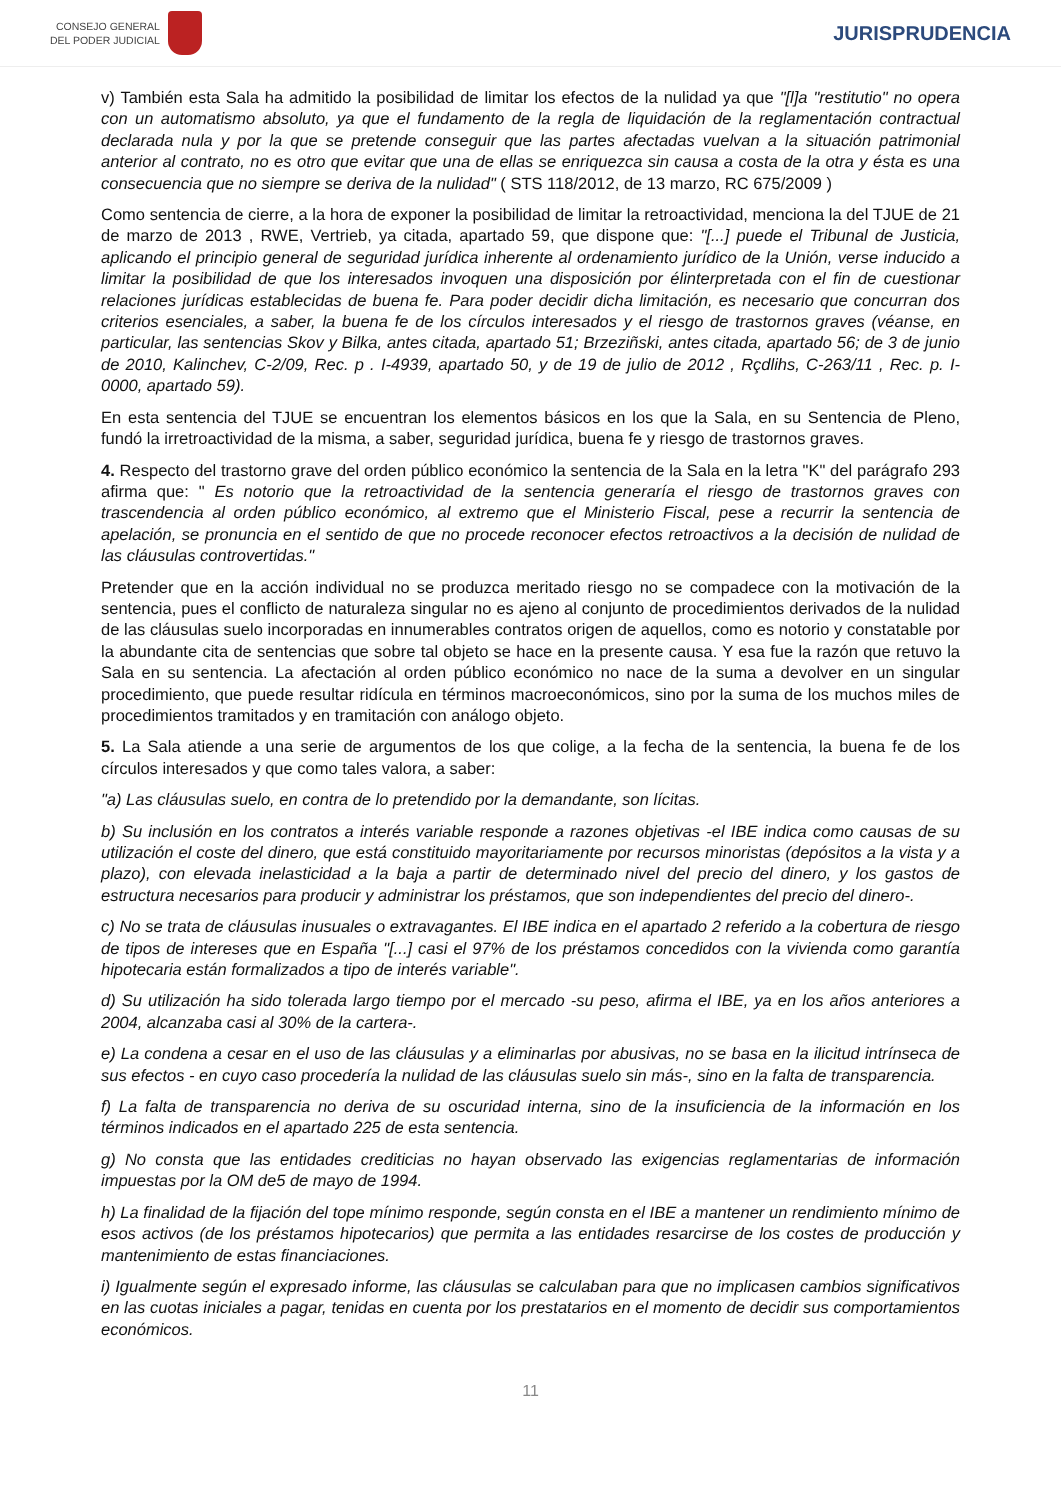CONSEJO GENERAL
DEL PODER JUDICIAL
JURISPRUDENCIA
v) También esta Sala ha admitido la posibilidad de limitar los efectos de la nulidad ya que "[l]a "restitutio" no opera con un automatismo absoluto, ya que el fundamento de la regla de liquidación de la reglamentación contractual declarada nula y por la que se pretende conseguir que las partes afectadas vuelvan a la situación patrimonial anterior al contrato, no es otro que evitar que una de ellas se enriquezca sin causa a costa de la otra y ésta es una consecuencia que no siempre se deriva de la nulidad" ( STS 118/2012, de 13 marzo, RC 675/2009 )
Como sentencia de cierre, a la hora de exponer la posibilidad de limitar la retroactividad, menciona la del TJUE de 21 de marzo de 2013 , RWE, Vertrieb, ya citada, apartado 59, que dispone que: "[...] puede el Tribunal de Justicia, aplicando el principio general de seguridad jurídica inherente al ordenamiento jurídico de la Unión, verse inducido a limitar la posibilidad de que los interesados invoquen una disposición por élinterpretada con el fin de cuestionar relaciones jurídicas establecidas de buena fe. Para poder decidir dicha limitación, es necesario que concurran dos criterios esenciales, a saber, la buena fe de los círculos interesados y el riesgo de trastornos graves (véanse, en particular, las sentencias Skov y Bilka, antes citada, apartado 51; Brzeziñski, antes citada, apartado 56; de 3 de junio de 2010, Kalinchev, C-2/09, Rec. p . I-4939, apartado 50, y de 19 de julio de 2012 , Rçdlihs, C-263/11 , Rec. p. I-0000, apartado 59).
En esta sentencia del TJUE se encuentran los elementos básicos en los que la Sala, en su Sentencia de Pleno, fundó la irretroactividad de la misma, a saber, seguridad jurídica, buena fe y riesgo de trastornos graves.
4. Respecto del trastorno grave del orden público económico la sentencia de la Sala en la letra "K" del parágrafo 293 afirma que: " Es notorio que la retroactividad de la sentencia generaría el riesgo de trastornos graves con trascendencia al orden público económico, al extremo que el Ministerio Fiscal, pese a recurrir la sentencia de apelación, se pronuncia en el sentido de que no procede reconocer efectos retroactivos a la decisión de nulidad de las cláusulas controvertidas."
Pretender que en la acción individual no se produzca meritado riesgo no se compadece con la motivación de la sentencia, pues el conflicto de naturaleza singular no es ajeno al conjunto de procedimientos derivados de la nulidad de las cláusulas suelo incorporadas en innumerables contratos origen de aquellos, como es notorio y constatable por la abundante cita de sentencias que sobre tal objeto se hace en la presente causa. Y esa fue la razón que retuvo la Sala en su sentencia. La afectación al orden público económico no nace de la suma a devolver en un singular procedimiento, que puede resultar ridícula en términos macroeconómicos, sino por la suma de los muchos miles de procedimientos tramitados y en tramitación con análogo objeto.
5. La Sala atiende a una serie de argumentos de los que colige, a la fecha de la sentencia, la buena fe de los círculos interesados y que como tales valora, a saber:
"a) Las cláusulas suelo, en contra de lo pretendido por la demandante, son lícitas.
b) Su inclusión en los contratos a interés variable responde a razones objetivas -el IBE indica como causas de su utilización el coste del dinero, que está constituido mayoritariamente por recursos minoristas (depósitos a la vista y a plazo), con elevada inelasticidad a la baja a partir de determinado nivel del precio del dinero, y los gastos de estructura necesarios para producir y administrar los préstamos, que son independientes del precio del dinero-.
c) No se trata de cláusulas inusuales o extravagantes. El IBE indica en el apartado 2 referido a la cobertura de riesgo de tipos de intereses que en España "[...] casi el 97% de los préstamos concedidos con la vivienda como garantía hipotecaria están formalizados a tipo de interés variable".
d) Su utilización ha sido tolerada largo tiempo por el mercado -su peso, afirma el IBE, ya en los años anteriores a 2004, alcanzaba casi al 30% de la cartera-.
e) La condena a cesar en el uso de las cláusulas y a eliminarlas por abusivas, no se basa en la ilicitud intrínseca de sus efectos - en cuyo caso procedería la nulidad de las cláusulas suelo sin más-, sino en la falta de transparencia.
f) La falta de transparencia no deriva de su oscuridad interna, sino de la insuficiencia de la información en los términos indicados en el apartado 225 de esta sentencia.
g) No consta que las entidades crediticias no hayan observado las exigencias reglamentarias de información impuestas por la OM de5 de mayo de 1994.
h) La finalidad de la fijación del tope mínimo responde, según consta en el IBE a mantener un rendimiento mínimo de esos activos (de los préstamos hipotecarios) que permita a las entidades resarcirse de los costes de producción y mantenimiento de estas financiaciones.
i) Igualmente según el expresado informe, las cláusulas se calculaban para que no implicasen cambios significativos en las cuotas iniciales a pagar, tenidas en cuenta por los prestatarios en el momento de decidir sus comportamientos económicos.
11